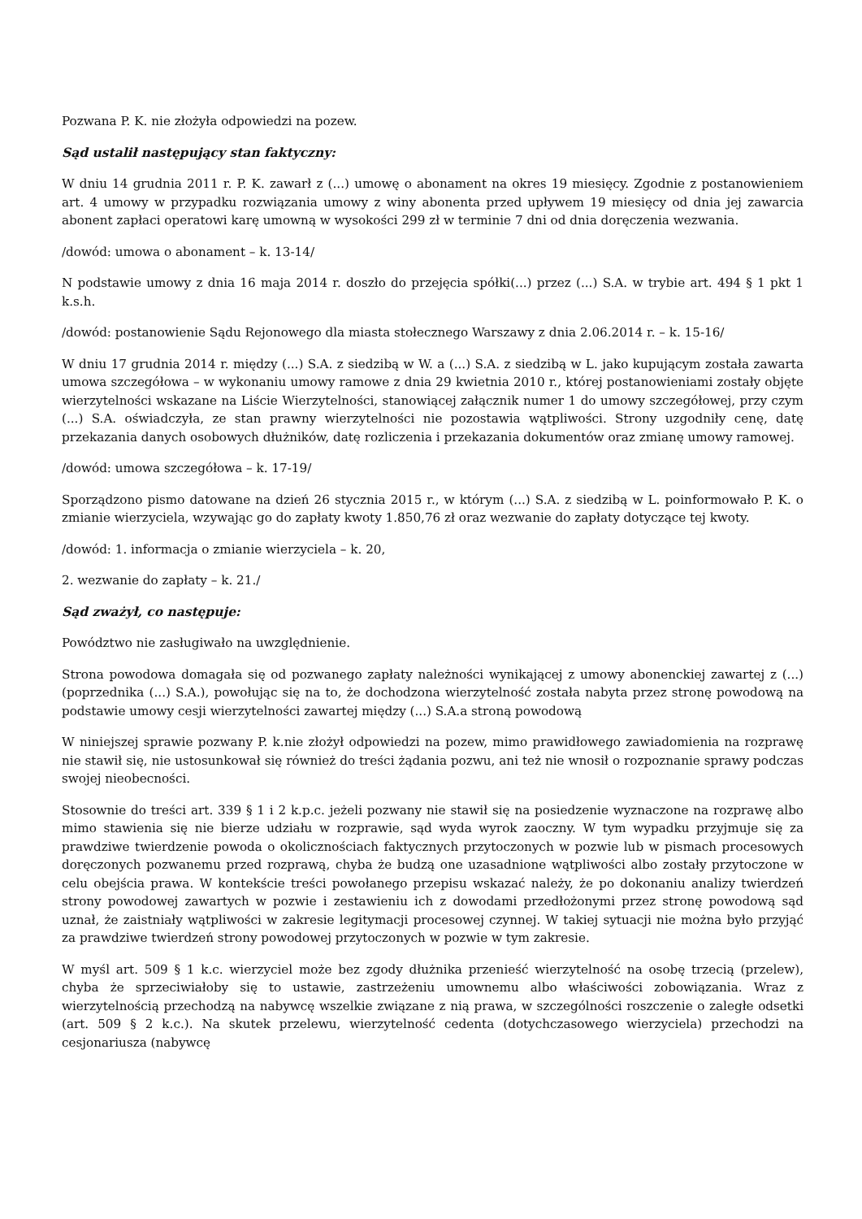Pozwana P. K. nie złożyła odpowiedzi na pozew.
Sąd ustalił następujący stan faktyczny:
W dniu 14 grudnia 2011 r. P. K. zawarł z (...) umowę o abonament na okres 19 miesięcy. Zgodnie z postanowieniem art. 4 umowy w przypadku rozwiązania umowy z winy abonenta przed upływem 19 miesięcy od dnia jej zawarcia abonent zapłaci operatowi karę umowną w wysokości 299 zł w terminie 7 dni od dnia doręczenia wezwania.
/dowód: umowa o abonament – k. 13-14/
N podstawie umowy z dnia 16 maja 2014 r. doszło do przejęcia spółki(...) przez (...) S.A. w trybie art. 494 § 1 pkt 1 k.s.h.
/dowód: postanowienie Sądu Rejonowego dla miasta stołecznego Warszawy z dnia 2.06.2014 r. – k. 15-16/
W dniu 17 grudnia 2014 r. między (...) S.A. z siedzibą w W. a (...) S.A. z siedzibą w L. jako kupującym została zawarta umowa szczegółowa – w wykonaniu umowy ramowe z dnia 29 kwietnia 2010 r., której postanowieniami zostały objęte wierzytelności wskazane na Liście Wierzytelności, stanowiącej załącznik numer 1 do umowy szczegółowej, przy czym (...) S.A. oświadczyła, ze stan prawny wierzytelności nie pozostawia wątpliwości. Strony uzgodniły cenę, datę przekazania danych osobowych dłużników, datę rozliczenia i przekazania dokumentów oraz zmianę umowy ramowej.
/dowód: umowa szczegółowa – k. 17-19/
Sporządzono pismo datowane na dzień 26 stycznia 2015 r., w którym (...) S.A. z siedzibą w L. poinformowało P. K. o zmianie wierzyciela, wzywając go do zapłaty kwoty 1.850,76 zł oraz wezwanie do zapłaty dotyczące tej kwoty.
/dowód: 1. informacja o zmianie wierzyciela – k. 20,
2. wezwanie do zapłaty – k. 21./
Sąd zważył, co następuje:
Powództwo nie zasługiwało na uwzględnienie.
Strona powodowa domagała się od pozwanego zapłaty należności wynikającej z umowy abonenckiej zawartej z (...)(poprzednika (...) S.A.), powołując się na to, że dochodzona wierzytelność została nabyta przez stronę powodową na podstawie umowy cesji wierzytelności zawartej między (...) S.A.a stroną powodową
W niniejszej sprawie pozwany P. k.nie złożył odpowiedzi na pozew, mimo prawidłowego zawiadomienia na rozprawę nie stawił się, nie ustosunkował się również do treści żądania pozwu, ani też nie wnosił o rozpoznanie sprawy podczas swojej nieobecności.
Stosownie do treści art. 339 § 1 i 2 k.p.c. jeżeli pozwany nie stawił się na posiedzenie wyznaczone na rozprawę albo mimo stawienia się nie bierze udziału w rozprawie, sąd wyda wyrok zaoczny. W tym wypadku przyjmuje się za prawdziwe twierdzenie powoda o okolicznościach faktycznych przytoczonych w pozwie lub w pismach procesowych doręczonych pozwanemu przed rozprawą, chyba że budzą one uzasadnione wątpliwości albo zostały przytoczone w celu obejścia prawa. W kontekście treści powołanego przepisu wskazać należy, że po dokonaniu analizy twierdzeń strony powodowej zawartych w pozwie i zestawieniu ich z dowodami przedłożonymi przez stronę powodową sąd uznał, że zaistniały wątpliwości w zakresie legitymacji procesowej czynnej. W takiej sytuacji nie można było przyjąć za prawdziwe twierdzeń strony powodowej przytoczonych w pozwie w tym zakresie.
W myśl art. 509 § 1 k.c. wierzyciel może bez zgody dłużnika przenieść wierzytelność na osobę trzecią (przelew), chyba że sprzeciwiałoby się to ustawie, zastrzeżeniu umownemu albo właściwości zobowiązania. Wraz z wierzytelnością przechodzą na nabywcę wszelkie związane z nią prawa, w szczególności roszczenie o zaległe odsetki (art. 509 § 2 k.c.). Na skutek przelewu, wierzytelność cedenta (dotychczasowego wierzyciela) przechodzi na cesjonariusza (nabywcę